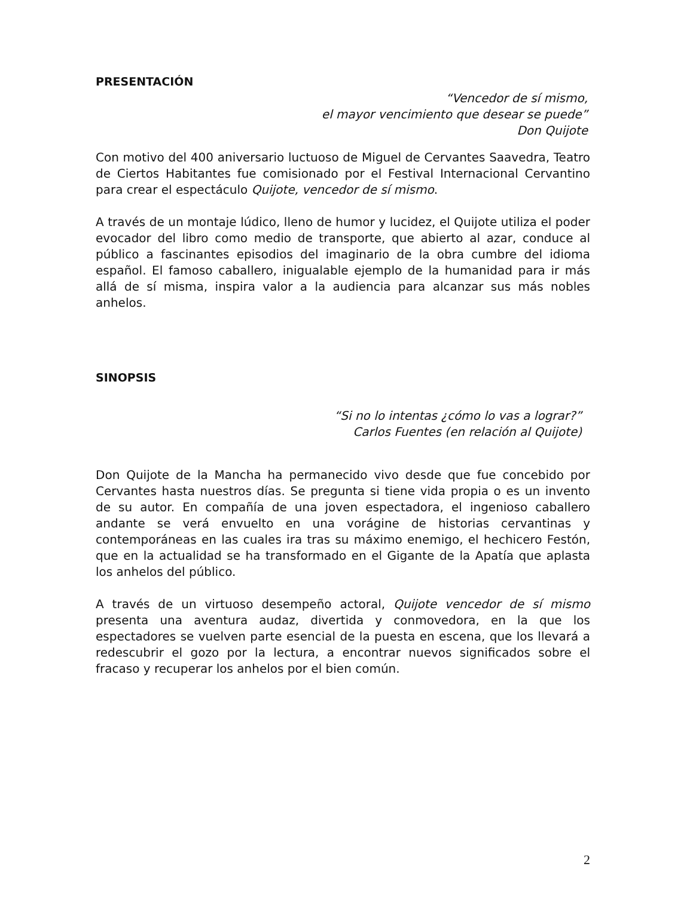PRESENTACIÓN
“Vencedor de sí mismo,
el mayor vencimiento que desear se puede”
Don Quijote
Con motivo del 400 aniversario luctuoso de Miguel de Cervantes Saavedra, Teatro de Ciertos Habitantes fue comisionado por el Festival Internacional Cervantino para crear el espectáculo Quijote, vencedor de sí mismo.
A través de un montaje lúdico, lleno de humor y lucidez, el Quijote utiliza el poder evocador del libro como medio de transporte, que abierto al azar, conduce al público a fascinantes episodios del imaginario de la obra cumbre del idioma español. El famoso caballero, inigualable ejemplo de la humanidad para ir más allá de sí misma, inspira valor a la audiencia para alcanzar sus más nobles anhelos.
SINOPSIS
“Si no lo intentas ¿cómo lo vas a lograr?”
Carlos Fuentes (en relación al Quijote)
Don Quijote de la Mancha ha permanecido vivo desde que fue concebido por Cervantes hasta nuestros días. Se pregunta si tiene vida propia o es un invento de su autor. En compañía de una joven espectadora, el ingenioso caballero andante se verá envuelto en una vorágine de historias cervantinas y contemporáneas en las cuales ira tras su máximo enemigo, el hechicero Festón, que en la actualidad se ha transformado en el Gigante de la Apatía que aplasta los anhelos del público.
A través de un virtuoso desempeño actoral, Quijote vencedor de sí mismo presenta una aventura audaz, divertida y conmovedora, en la que los espectadores se vuelven parte esencial de la puesta en escena, que los llevará a redescubrir el gozo por la lectura, a encontrar nuevos significados sobre el fracaso y recuperar los anhelos por el bien común.
2